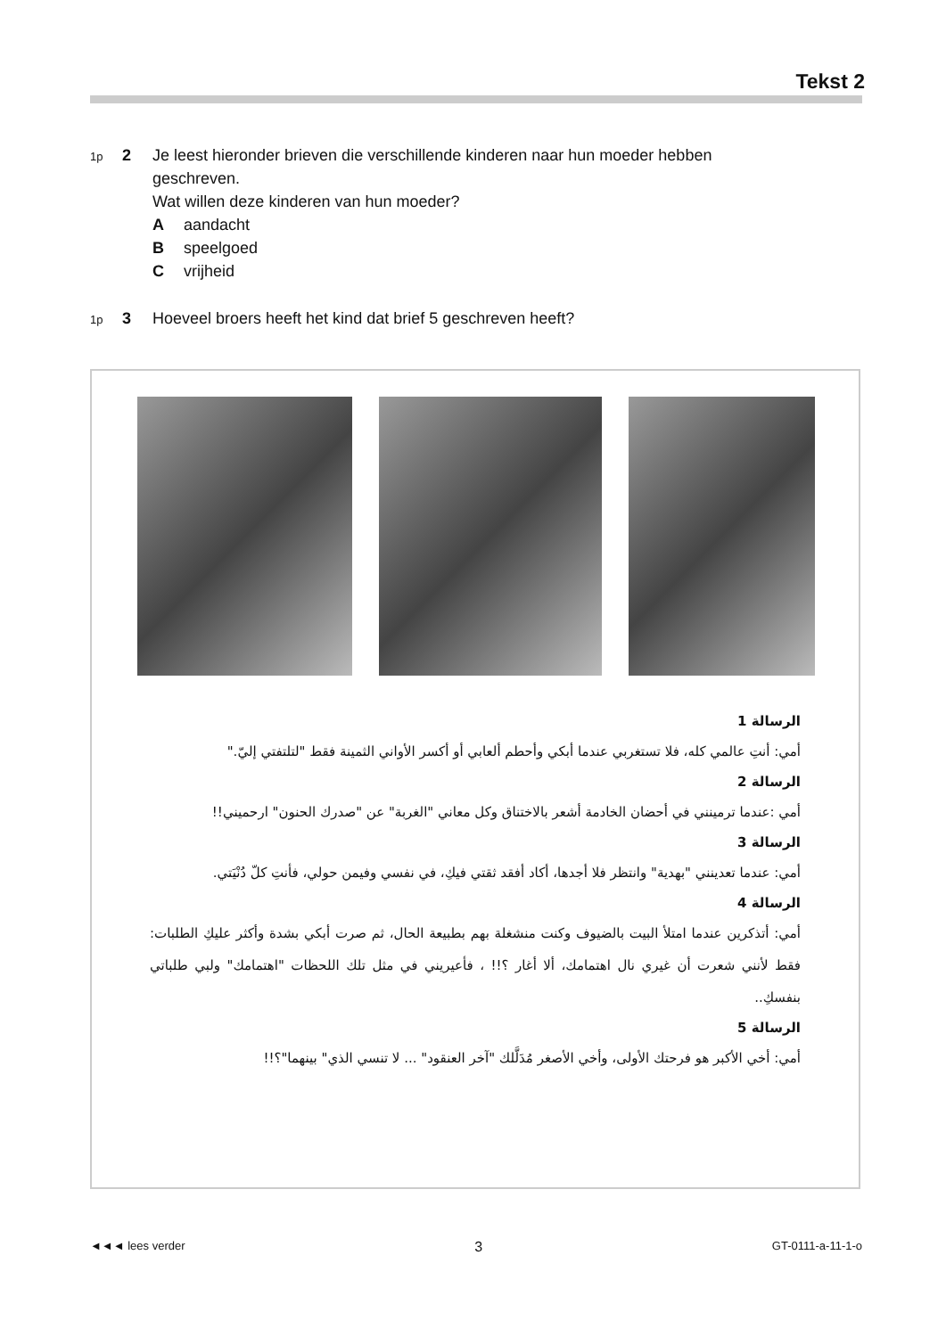Tekst 2
1p 2 Je leest hieronder brieven die verschillende kinderen naar hun moeder hebben geschreven.
Wat willen deze kinderen van hun moeder?
Aaandacht
Bspeelgoed
Cvrijheid
1p 3 Hoeveel broers heeft het kind dat brief 5 geschreven heeft?
الرسالة 1
أمي: أنتِ عالمي كله، فلا تستغربي عندما أبكي وأحطم ألعابي أو أكسر الأواني الثمينة فقط "لتلتفتي إليّ."
الرسالة 2
أمي :عندما ترمينني في أحضان الخادمة أشعر بالاختناق وكل معاني "الغربة" عن "صدرك الحنون" ارحميني!!
الرسالة 3
أمي: عندما تعدينني "بهدية" وانتظر فلا أجدها، أكاد أفقد ثقتي فيكِ، في نفسي وفيمن حولي، فأنتِ كلّ دُنْيَتي.
الرسالة 4
أمي: أتذكرين عندما امتلأ البيت بالضيوف وكنت منشغلة بهم بطبيعة الحال، ثم صرت أبكي بشدة وأكثر عليكِ الطلبات: فقط لأنني شعرت أن غيري نال اهتمامك، ألا أغار ؟!! ، فأعيريني في مثل تلك اللحظات "اهتمامك" ولبي طلباتي بنفسكِ..
الرسالة 5
أمي: أخي الأكبر هو فرحتك الأولى، وأخي الأصغر مُدَلَّلك "آخر العنقود" ... لا تنسي الذي" بينهما"؟!!
◄◄◄ lees verder 3 GT-0111-a-11-1-o